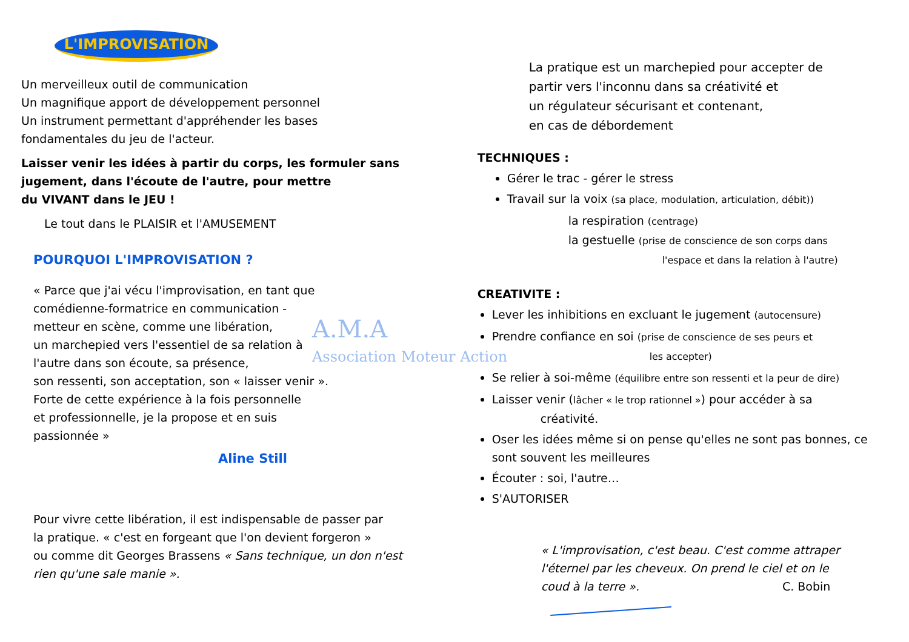A.M.A
Association Moteur Action
L'IMPROVISATION
Un merveilleux outil de communication
Un magnifique apport de développement personnel
Un instrument permettant d'appréhender les bases
fondamentales du jeu de l'acteur.
Laisser venir les idées à partir du corps, les formuler sans
jugement, dans l'écoute de l'autre, pour mettre
du VIVANT dans le JEU !
Le tout dans le PLAISIR et l'AMUSEMENT
POURQUOI L'IMPROVISATION ?
« Parce que j'ai vécu l'improvisation, en tant que
comédienne-formatrice en communication -
metteur en scène, comme une libération,
un marchepied vers l'essentiel de sa relation à
l'autre dans son écoute, sa présence,
son ressenti, son acceptation, son « laisser venir ».
Forte de cette expérience à la fois personnelle
et professionnelle, je la propose et en suis
passionnée »
Aline Still
Pour vivre cette libération, il est indispensable de passer par
la pratique. « c'est en forgeant que l'on devient forgeron »
ou comme dit Georges Brassens « Sans technique, un don n'est
rien qu'une sale manie ».
La pratique est un marchepied pour accepter de
partir vers l'inconnu dans sa créativité et
un régulateur sécurisant et contenant,
en cas de débordement
TECHNIQUES :
Gérer le trac - gérer le stress
Travail sur la voix (sa place, modulation, articulation, débit))
la respiration (centrage)
la gestuelle (prise de conscience de son corps dans
l'espace et dans la relation à l'autre)
CREATIVITE :
Lever les inhibitions en excluant le jugement (autocensure)
Prendre confiance en soi (prise de conscience de ses peurs et
les accepter)
Se relier à soi-même (équilibre entre son ressenti et la peur de dire)
Laisser venir (lâcher « le trop rationnel ») pour accéder à sa
créativité.
Oser les idées même si on pense qu'elles ne sont pas bonnes, ce sont souvent les meilleures
Écouter : soi, l'autre…
S'AUTORISER
« L'improvisation, c'est beau. C'est comme attraper
l'éternel par les cheveux. On prend le ciel et on le
coud à la terre ». C. Bobin